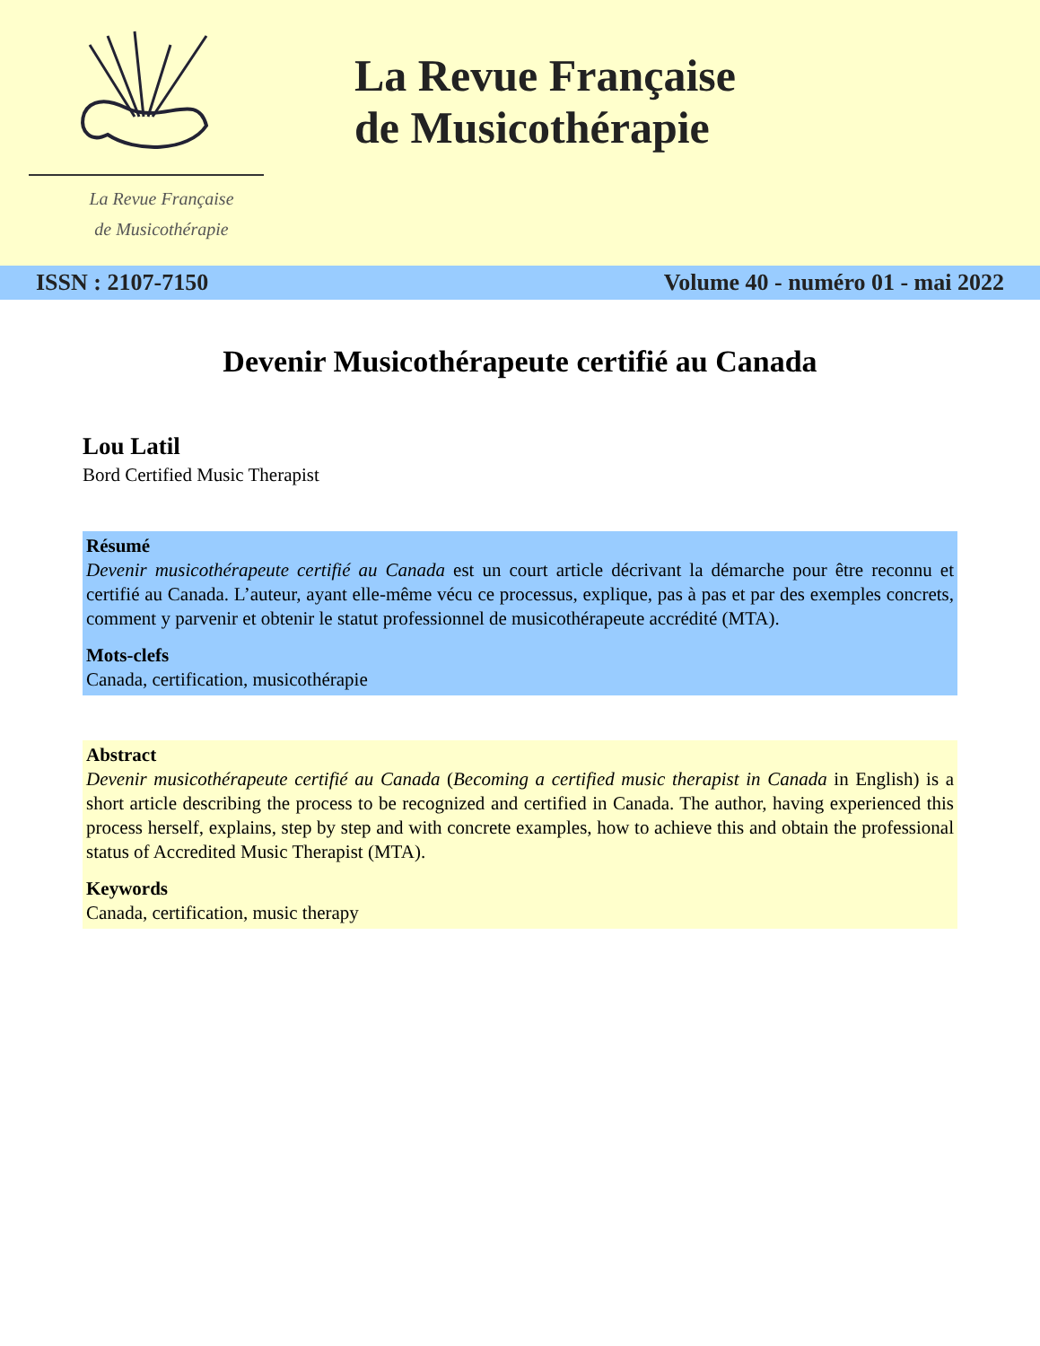La Revue Française
de Musicothérapie
La Revue Française
de Musicothérapie
ISSN : 2107-7150 Volume 40 - numéro 01 - mai 2022
Devenir Musicothérapeute certifié au Canada
Lou Latil
Bord Certified Music Therapist
Résumé
Devenir musicothérapeute certifié au Canada est un court article décrivant la démarche pour être reconnu et certifié au Canada. L’auteur, ayant elle-même vécu ce processus, explique, pas à pas et par des exemples concrets, comment y parvenir et obtenir le statut professionnel de musicothérapeute accrédité (MTA).
Mots-clefs
Canada, certification, musicothérapie
Abstract
Devenir musicothérapeute certifié au Canada (Becoming a certified music therapist in Canada in English) is a short article describing the process to be recognized and certified in Canada. The author, having experienced this process herself, explains, step by step and with concrete examples, how to achieve this and obtain the professional status of Accredited Music Therapist (MTA).
Keywords
Canada, certification, music therapy